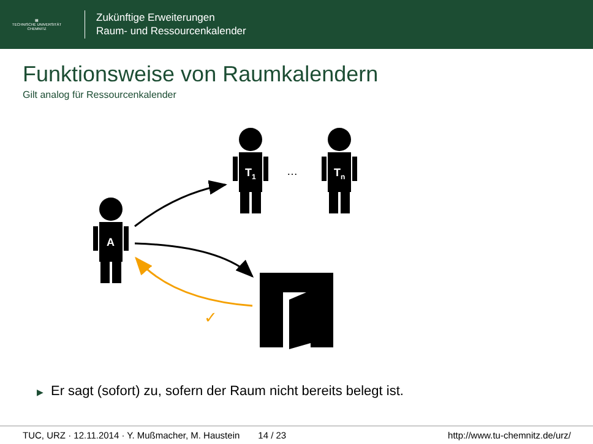▦
TECHNISCHE UNIVERSITÄT
CHEMNITZ
Zukünftige Erweiterungen
Raum- und Ressourcenkalender
Funktionsweise von Raumkalendern
Gilt analog für Ressourcenkalender
A
T1
Tn
…
✓
▶ Er sagt (sofort) zu, sofern der Raum nicht bereits belegt ist.
TUC, URZ · 12.11.2014 · Y. Mußmacher, M. Haustein 14 / 23 http://www.tu-chemnitz.de/urz/